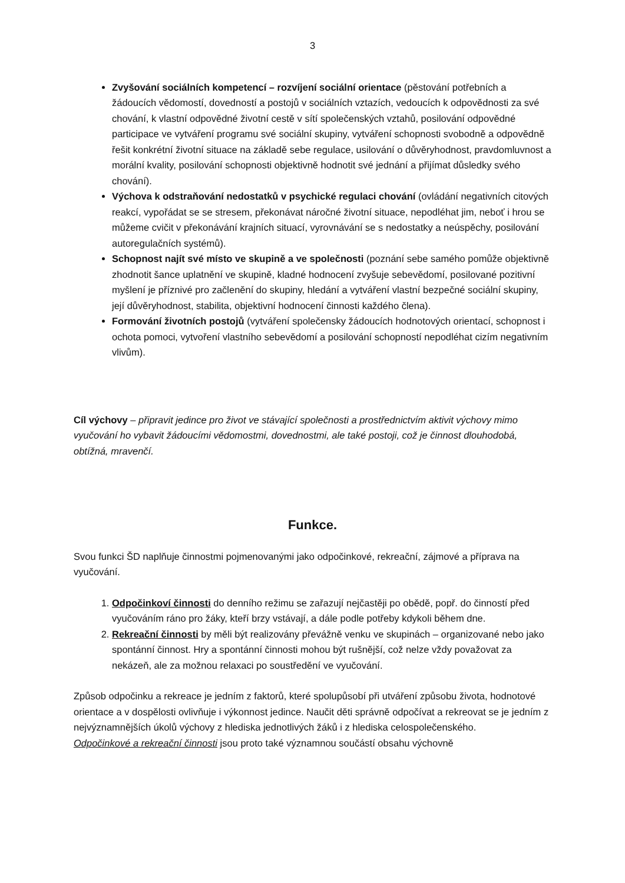3
Zvyšování sociálních kompetencí – rozvíjení sociální orientace (pěstování potřebních a žádoucích vědomostí, dovedností a postojů v sociálních vztazích, vedoucích k odpovědnosti za své chování, k vlastní odpovědné životní cestě v sítí společenských vztahů, posilování odpovědné participace ve vytváření programu své sociální skupiny, vytváření schopnosti svobodně a odpovědně řešit konkrétní životní situace na základě sebe regulace, usilování o důvěryhodnost, pravdomluvnost a morální kvality, posilování schopnosti objektivně hodnotit své jednání a přijímat důsledky svého chování).
Výchova k odstraňování nedostatků v psychické regulaci chování (ovládání negativních citových reakcí, vypořádat se se stresem, překonávat náročné životní situace, nepodléhat jim, neboť i hrou se můžeme cvičit v překonávání krajních situací, vyrovnávání se s nedostatky a neúspěchy, posilování autoregulačních systémů).
Schopnost najít své místo ve skupině a ve společnosti (poznání sebe samého pomůže objektivně zhodnotit šance uplatnění ve skupině, kladné hodnocení zvyšuje sebevědomí, posilované pozitivní myšlení je příznivé pro začlenění do skupiny, hledání a vytváření vlastní bezpečné sociální skupiny, její důvěryhodnost, stabilita, objektivní hodnocení činnosti každého člena).
Formování životních postojů (vytváření společensky žádoucích hodnotových orientací, schopnost i ochota pomoci, vytvoření vlastního sebevědomí a posilování schopností nepodléhat cizím negativním vlivům).
Cíl výchovy – připravit jedince pro život ve stávající společnosti a prostřednictvím aktivit výchovy mimo vyučování ho vybavit žádoucími vědomostmi, dovednostmi, ale také postoji, což je činnost dlouhodobá, obtížná, mravenčí.
Funkce.
Svou funkci ŠD naplňuje činnostmi pojmenovanými jako odpočinkové, rekreační, zájmové a příprava na vyučování.
1. Odpočinkoví činnosti do denního režimu se zařazují nejčastěji po obědě, popř. do činností před vyučováním ráno pro žáky, kteří brzy vstávají, a dále podle potřeby kdykoli během dne.
2. Rekreační činnosti by měli být realizovány převážně venku ve skupinách – organizované nebo jako spontánní činnost. Hry a spontánní činnosti mohou být rušnější, což nelze vždy považovat za nekázeň, ale za možnou relaxaci po soustředění ve vyučování.
Způsob odpočinku a rekreace je jedním z faktorů, které spolupůsobí při utváření způsobu života, hodnotové orientace a v dospělosti ovlivňuje i výkonnost jedince. Naučit děti správně odpočívat a rekreovat se je jedním z nejvýznamnějších úkolů výchovy z hlediska jednotlivých žáků i z hlediska celospolečenského.
Odpočinkové a rekreační činnosti jsou proto také významnou součástí obsahu výchovně